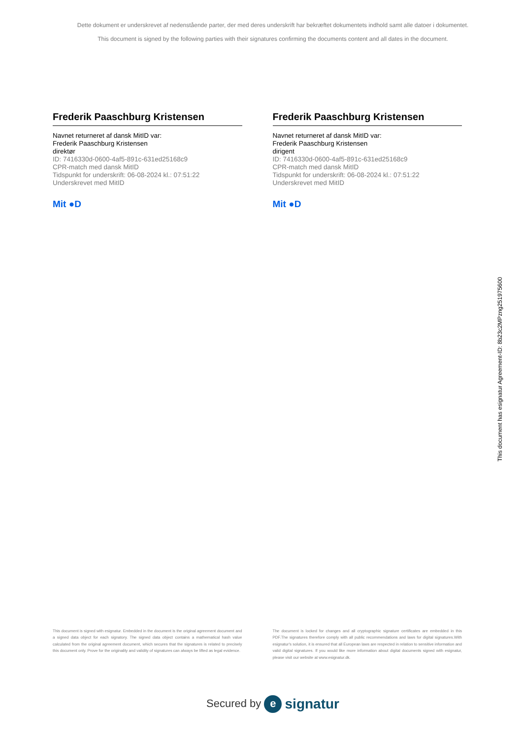Dette dokument er underskrevet af nedenstående parter, der med deres underskrift har bekræftet dokumentets indhold samt alle datoer i dokumentet.
This document is signed by the following parties with their signatures confirming the documents content and all dates in the document.
Frederik Paaschburg Kristensen
Navnet returneret af dansk MitID var:
Frederik Paaschburg Kristensen
direktør
ID: 7416330d-0600-4af5-891c-631ed25168c9
CPR-match med dansk MitID
Tidspunkt for underskrift: 06-08-2024 kl.: 07:51:22
Underskrevet med MitID
Mit ●D
Frederik Paaschburg Kristensen
Navnet returneret af dansk MitID var:
Frederik Paaschburg Kristensen
dirigent
ID: 7416330d-0600-4af5-891c-631ed25168c9
CPR-match med dansk MitID
Tidspunkt for underskrift: 06-08-2024 kl.: 07:51:22
Underskrevet med MitID
Mit ●D
This document is signed with esignatur. Embedded in the document is the original agreement document and a signed data object for each signatory. The signed data object contains a mathematical hash value calculated from the original agreement document, which secures that the signatures is related to precisely this document only. Prove for the originality and validity of signatures can always be lifted as legal evidence.
The document is locked for changes and all cryptographic signature certificates are embedded in this PDF.The signatures therefore comply with all public recommendations and laws for digital signatures.With esignatur's solution, it is ensured that all European laws are respected in relation to sensitive information and valid digital signatures. If you would like more information about digital documents signed with esignatur, please visit our website at www.esignatur.dk.
Secured by e signatur
This document has esignatur Agreement-ID: 8b23c2MPzng251975600